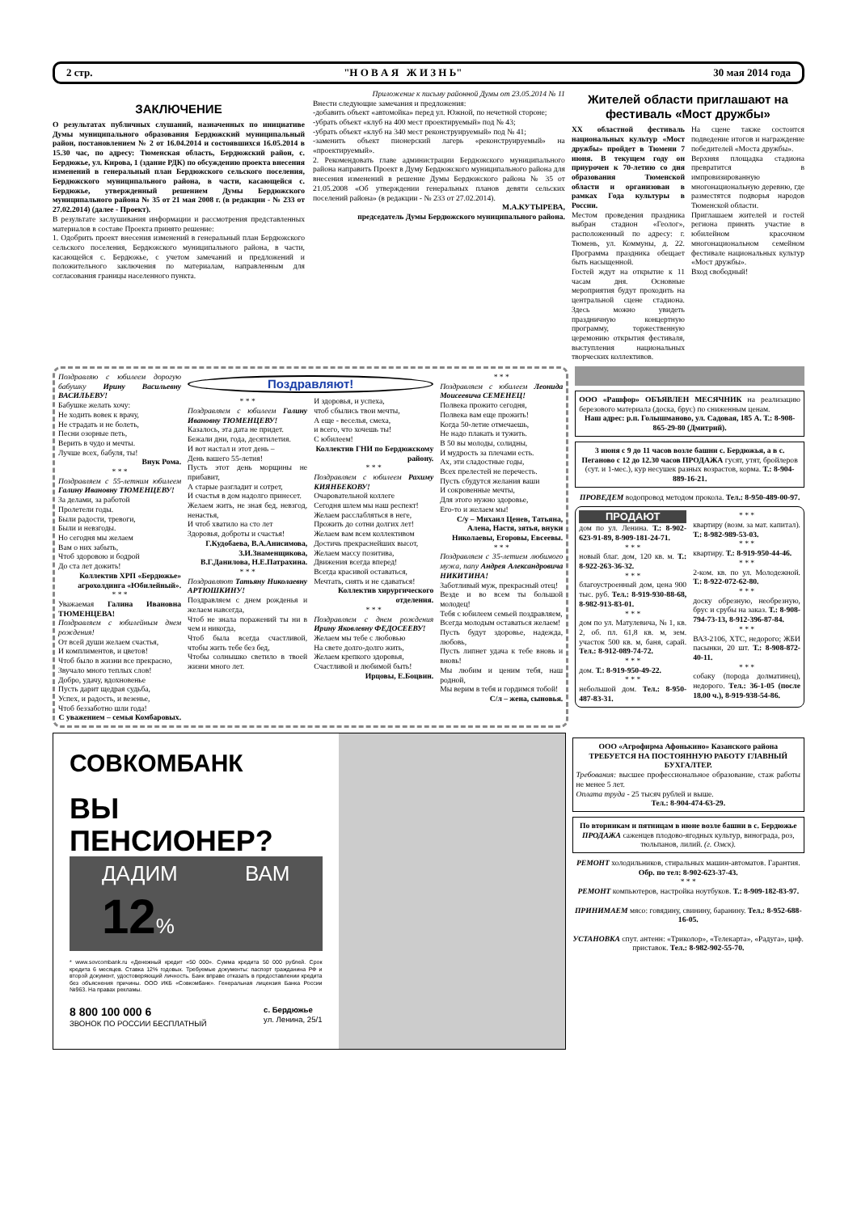2 стр. "Н О В А Я Ж И З Н Ь" 30 мая 2014 года
Приложение к письму районной Думы от 23.05.2014 № 11
ЗАКЛЮЧЕНИЕ
О результатах публичных слушаний, назначенных по инициативе Думы муниципального образования Бердюжский муниципальный район, постановлением № 2 от 16.04.2014 и состоявшихся 16.05.2014 в 15.30 час, по адресу: Тюменская область, Бердюжский район, с. Бердюжье, ул. Кирова, 1 (здание РДК) по обсуждению проекта внесения изменений в генеральный план Бердюжского сельского поселения, Бердюжского муниципального района, в части, касающейся с. Бердюжье, утвержденный решением Думы Бердюжского муниципального района № 35 от 21 мая 2008 г. (в редакции - № 233 от 27.02.2014) (далее - Проект).
В результате заслушивания информации и рассмотрения представленных материалов в составе Проекта принято решение:
1. Одобрить проект внесения изменений в генеральный план Бердюжского сельского поселения, Бердюжского муниципального района, в части, касающейся с. Бердюжье, с учетом замечаний и предложений и положительного заключения по материалам, направленным для согласования границы населенного пункта.
Внести следующие замечания и предложения:
-добавить объект «автомойка» перед ул. Южной, по нечетной стороне;
-убрать объект «клуб на 400 мест проектируемый» под № 43;
-убрать объект «клуб на 340 мест реконструируемый» под № 41;
-заменить объект пионерский лагерь «реконструируемый» на «проектируемый».
2. Рекомендовать главе администрации Бердюжского муниципального района направить Проект в Думу Бердюжского муниципального района для внесения изменений в решение Думы Бердюжского района № 35 от 21.05.2008 «Об утверждении генеральных планов девяти сельских поселений района» (в редакции - № 233 от 27.02.2014).
М.А.КУТЫРЕВА,
председатель Думы Бердюжского муниципального района.
Жителей области приглашают на фестиваль «Мост дружбы»
XX областной фестиваль национальных культур «Мост дружбы» пройдет в Тюмени 7 июня. В текущем году он приурочен к 70-летию со дня образования Тюменской области и организован в рамках Года культуры в России.
Местом проведения праздника выбран стадион «Геолог», расположенный по адресу: г. Тюмень, ул. Коммуны, д. 22. Программа праздника обещает быть насыщенной.
Гостей ждут на открытие к 11 часам дня. Основные мероприятия будут проходить на центральной сцене стадиона. Здесь можно увидеть праздничную концертную программу, торжественную церемонию открытия фестиваля, выступления национальных творческих коллективов.
На сцене также состоится подведение итогов и награждение победителей «Моста дружбы».
Верхняя площадка стадиона превратится в импровизированную многонациональную деревню, где разместятся подворья народов Тюменской области.
Приглашаем жителей и гостей региона принять участие в юбилейном красочном многонациональном семейном фестивале национальных культур «Мост дружбы».
Вход свободный!
Поздравляю с юбилеем дорогую бабушку Ирину Васильевну ВАСИЛЬЕВУ!
Бабушке желать хочу:
Не ходить вовек к врачу,
Не страдать и не болеть,
Песни озорные петь,
Верить в чудо и мечты.
Лучше всех, бабуля, ты!
Внук Рома.
* * *
Поздравляем с 55-летним юбилеем Галину Ивановну ТЮМЕНЦЕВУ!
За делами, за работой
Пролетели годы.
Были радости, тревоги,
Были и невзгоды.
Но сегодня мы желаем
Вам о них забыть,
Чтоб здоровою и бодрой
До ста лет дожить!
Коллектив ХРП «Бердюжье» агрохолдинга «Юбилейный».
* * *
Уважаемая Галина Ивановна ТЮМЕНЦЕВА!
Поздравляем с юбилейным днем рождения!
От всей души желаем счастья,
И комплиментов, и цветов!
Чтоб было в жизни все прекрасно,
Звучало много теплых слов!
Добро, удачу, вдохновенье
Пусть дарит щедрая судьба,
Успех, и радость, и везенье,
Чтоб беззаботно шли года!
С уважением – семья Комбаровых.
Поздравляют!
* * *
Поздравляем с юбилеем Галину Ивановну ТЮМЕНЦЕВУ!
Казалось, эта дата не придет.
Бежали дни, года, десятилетия.
И вот настал и этот день –
День вашего 55-летия!
Пусть этот день морщины не прибавит,
А старые разгладит и сотрет,
И счастья в дом надолго принесет.
Желаем жить, не зная бед, невзгод, ненастья,
И чтоб хватило на сто лет
Здоровья, доброты и счастья!
Г.Кудобаева, В.А.Анисимова, З.И.Знаменщикова, В.Г.Данилова, Н.Е.Патрахина.
* * *
Поздравляют Татьяну Николаевну АРТЮШКИНУ!
Поздравляем с днем рожденья и желаем навсегда,
Чтоб не знала поражений ты ни в чем и никогда,
Чтоб была всегда счастливой, чтобы жить тебе без бед,
Чтобы солнышко светило в твоей жизни много лет.
И здоровья, и успеха,
чтоб сбылись твои мечты,
А еще - веселья, смеха,
и всего, что хочешь ты!
С юбилеем!
Коллектив ГНИ по Бердюжскому району.
* * *
Поздравляем с юбилеем Рахиму КИЯНБЕКОВУ!
Очаровательной коллеге
Сегодня шлем мы наш респект!
Желаем расслабляться в неге,
Прожить до сотни долгих лет!
Желаем вам всем коллективом
Достичь прекраснейших высот,
Желаем массу позитива,
Движения всегда вперед!
Всегда красивой оставаться,
Мечтать, сиять и не сдаваться!
Коллектив хирургического отделения.
* * *
Поздравляем с днем рождения Ирину Яковлевну ФЕДОСЕЕВУ!
Желаем мы тебе с любовью
На свете долго-долго жить,
Желаем крепкого здоровья,
Счастливой и любимой быть!
Ирцовы, Е.Боцвин.
* * *
Поздравляем с юбилеем Леонида Моисеевича СЕМЕНЕЦ!
Полвека прожито сегодня,
Полвека вам еще прожить!
Когда 50-летие отмечаешь,
Не надо плакать и тужить.
В 50 вы молоды, солидны,
И мудрость за плечами есть.
Ах, эти сладостные годы,
Всех прелестей не перечесть.
Пусть сбудутся желания ваши
И сокровенные мечты,
Для этого нужно здоровье,
Его-то и желаем мы!
С/у – Михаил Ценев, Татьяна, Алена, Настя, зятья, внуки Николаевы, Егоровы, Евсеевы.
* * *
Поздравляем с 35-летием любимого мужа, папу Андрея Александровича НИКИТИНА!
Заботливый муж, прекрасный отец!
Везде и во всем ты большой молодец!
Тебя с юбилеем семьей поздравляем,
Всегда молодым оставаться желаем!
Пусть будут здоровье, надежда, любовь,
Пусть липнет удача к тебе вновь и вновь!
Мы любим и ценим тебя, наш родной,
Мы верим в тебя и гордимся тобой!
С/л – жена, сыновья.
ООО «Рашфор» ОБЪЯВЛЕН МЕСЯЧНИК на реализацию березового материала (доска, брус) по сниженным ценам.
Наш адрес: р.п. Голышманово, ул. Садовая, 185 А. Т.: 8-908-865-29-80 (Дмитрий).
3 июня с 9 до 11 часов возле башни с. Бердюжья, а в с. Пеганово с 12 до 12.30 часов ПРОДАЖА гусят, утят, бройлеров (сут. и 1-мес.), кур несушек разных возрастов, корма. Т.: 8-904-889-16-21.
ПРОВЕДЕМ водопровод методом прокола. Тел.: 8-950-489-00-97.
ПРОДАЮТ
дом по ул. Ленина. Т.: 8-902-623-91-89, 8-909-181-24-71.
* * *
новый благ. дом, 120 кв. м. Т.: 8-922-263-36-32.
* * *
благоустроенный дом, цена 900 тыс. руб. Тел.: 8-919-930-88-68, 8-982-913-83-01.
* * *
дом по ул. Матулевича, № 1, кв. 2, об. пл. 61,8 кв. м, зем. участок 500 кв. м, баня, сарай. Тел.: 8-912-089-74-72.
* * *
дом. Т.: 8-919-950-49-22.
* * *
небольшой дом. Тел.: 8-950-487-83-31.
* * *
квартиру (возм. за мат. капитал). Т.: 8-982-989-53-03.
* * *
квартиру. Т.: 8-919-950-44-46.
* * *
2-ком. кв. по ул. Молодежной. Т.: 8-922-072-62-80.
* * *
доску обрезную, необрезную, брус и срубы на заказ. Т.: 8-908-794-73-13, 8-912-396-87-84.
* * *
ВАЗ-2106, ХТС, недорого; ЖБИ пасынки, 20 шт. Т.: 8-908-872-40-11.
* * *
собаку (порода долматинец), недорого. Тел.: 36-1-05 (после 18.00 ч.), 8-919-938-54-86.
СОВКОМБАНК
ВЫ
ПЕНСИОНЕР?
ДАДИМ ВАМ 12%
* www.sovcombank.ru «Денежный кредит «50 000». Сумма кредита 50 000 рублей. Срок кредита 6 месяцев. Ставка 12% годовых. Требуемые документы: паспорт гражданина РФ и второй документ, удостоверяющий личность. Банк вправе отказать в предоставлении кредита без объяснения причины. ООО ИКБ «Совкомбанк». Генеральная лицензия Банка России №963. На правах рекламы.
8 800 100 000 6
ЗВОНОК ПО РОССИИ БЕСПЛАТНЫЙ
с. Бердюжье
ул. Ленина, 25/1
ООО «Агрофирма Афонькино» Казанского района ТРЕБУЕТСЯ НА ПОСТОЯННУЮ РАБОТУ ГЛАВНЫЙ БУХГАЛТЕР.
Требования: высшее профессиональное образование, стаж работы не менее 5 лет.
Оплата труда - 25 тысяч рублей и выше.
Тел.: 8-904-474-63-29.
По вторникам и пятницам в июне возле башни в с. Бердюжье ПРОДАЖА саженцев плодово-ягодных культур, винограда, роз, тюльпанов, лилий. (г. Омск).
РЕМОНТ холодильников, стиральных машин-автоматов. Гарантия. Обр. по тел: 8-902-623-37-43.
* * *
РЕМОНТ компьютеров, настройка ноутбуков. Т.: 8-909-182-83-97.
ПРИНИМАЕМ мясо: говядину, свинину, баранину. Тел.: 8-952-688-16-05.
УСТАНОВКА спут. антенн: «Триколор», «Телекарта», «Радуга», циф. приставок. Тел.: 8-982-902-55-70.